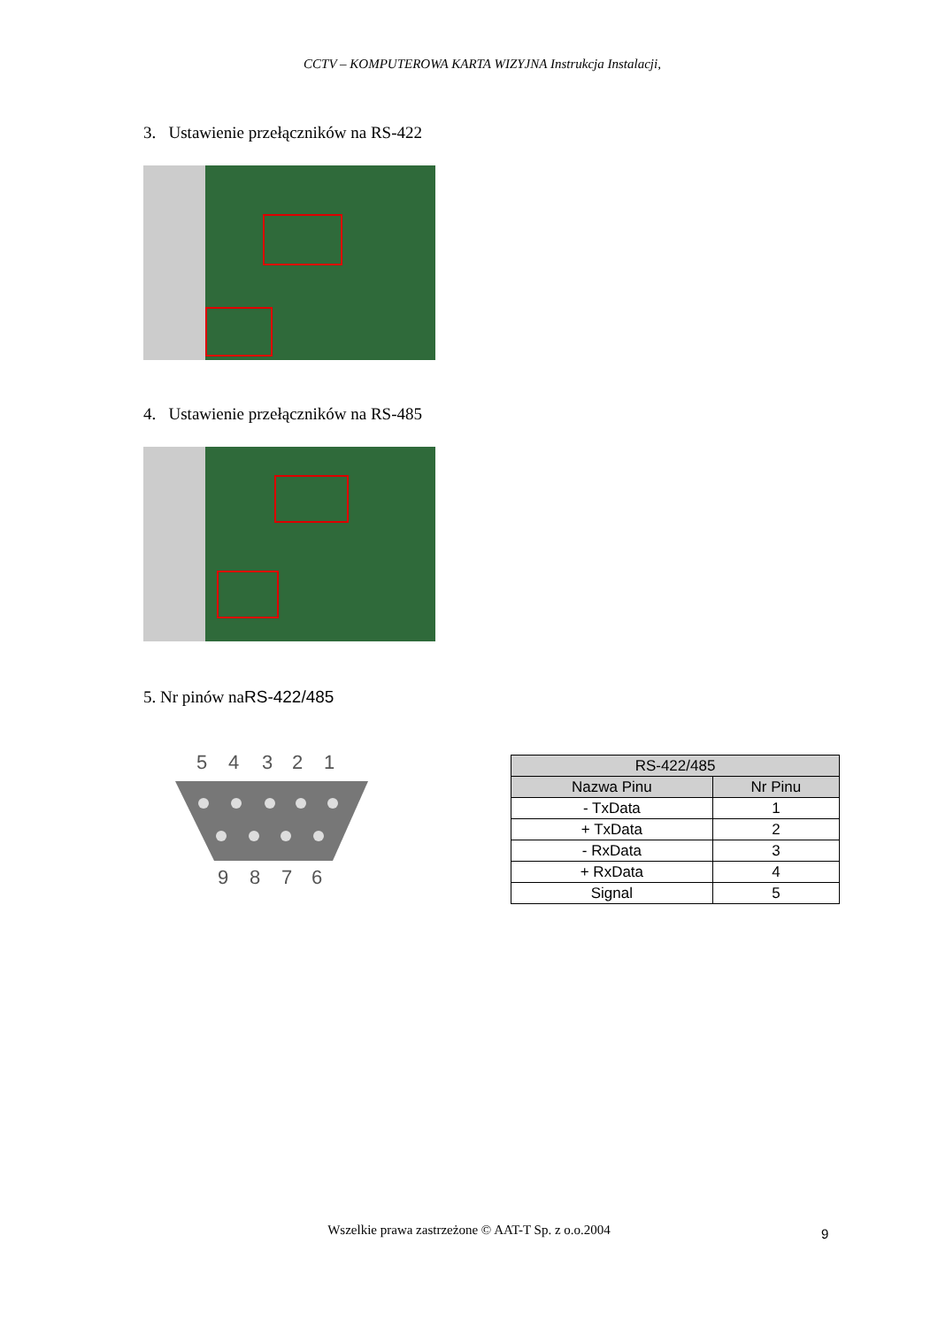CCTV – KOMPUTEROWA KARTA WIZYJNA Instrukcja Instalacji,
3. Ustawienie przełączników na RS-422
4. Ustawienie przełączników na RS-485
5. Nr pinów naRS-422/485
5
4
3
2
1
9
8
7
6
| RS-422/485 | |
| --- | --- |
| Nazwa Pinu | Nr Pinu |
| - TxData | 1 |
| + TxData | 2 |
| - RxData | 3 |
| + RxData | 4 |
| Signal | 5 |
Wszelkie prawa zastrzeżone © AAT-T Sp. z o.o.2004 9